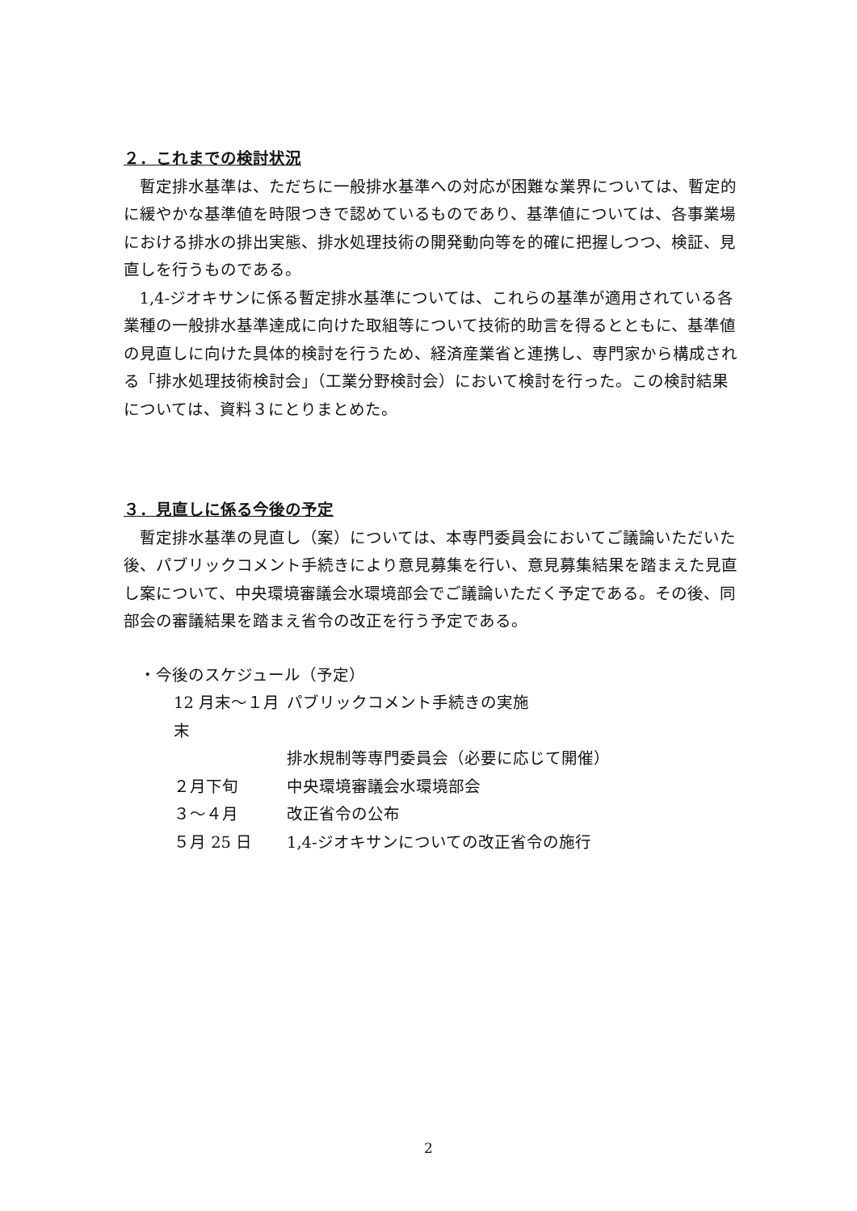２．これまでの検討状況
暫定排水基準は、ただちに一般排水基準への対応が困難な業界については、暫定的に緩やかな基準値を時限つきで認めているものであり、基準値については、各事業場における排水の排出実態、排水処理技術の開発動向等を的確に把握しつつ、検証、見直しを行うものである。
1,4-ジオキサンに係る暫定排水基準については、これらの基準が適用されている各業種の一般排水基準達成に向けた取組等について技術的助言を得るとともに、基準値の見直しに向けた具体的検討を行うため、経済産業省と連携し、専門家から構成される「排水処理技術検討会」（工業分野検討会）において検討を行った。この検討結果については、資料３にとりまとめた。
３．見直しに係る今後の予定
暫定排水基準の見直し（案）については、本専門委員会においてご議論いただいた後、パブリックコメント手続きにより意見募集を行い、意見募集結果を踏まえた見直し案について、中央環境審議会水環境部会でご議論いただく予定である。その後、同部会の審議結果を踏まえ省令の改正を行う予定である。
・今後のスケジュール（予定）
| 12 月末～１月末 | パブリックコメント手続きの実施 |
| | 排水規制等専門委員会（必要に応じて開催） |
| ２月下旬 | 中央環境審議会水環境部会 |
| ３～４月 | 改正省令の公布 |
| ５月 25 日 | 1,4-ジオキサンについての改正省令の施行 |
2